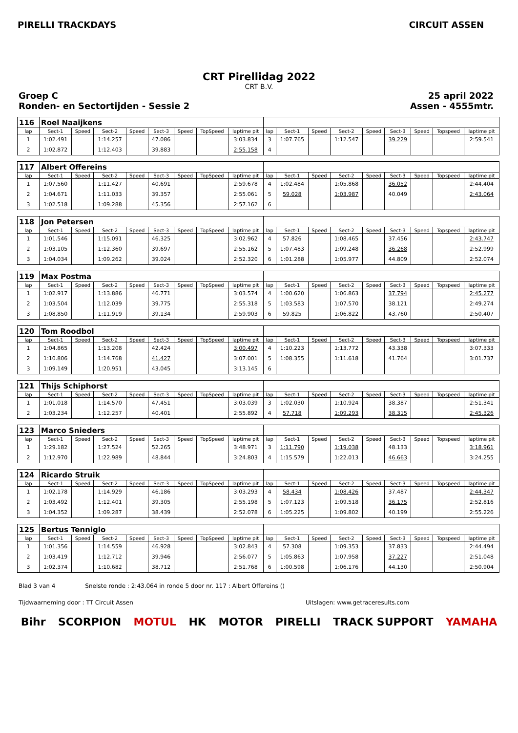PIRELLI TRACKDAYS CIRCUIT ASSEN
CRT Pirellidag 2022
CRT B.V.
Groep C
Ronden- en Sectortijden - Sessie 2
25 april 2022
Assen - 4555mtr.
| 116 | Roel Naaijkens | | | | | | | | | | | | | | | | |
| lap | Sect-1 | Speed | Sect-2 | Speed | Sect-3 | Speed | TopSpeed | laptime pit | lap | Sect-1 | Speed | Sect-2 | Speed | Sect-3 | Speed | Topspeed | laptime pit |
| 1 | 1:02.491 | | 1:14.257 | | 47.086 | | | 3:03.834 | 3 | 1:07.765 | | 1:12.547 | | 39.229 | | | 2:59.541 |
| 2 | 1:02.872 | | 1:12.403 | | 39.883 | | | 2:55.158 | 4 | | | | | | | | |
| 117 | Albert Offereins | | | | | | | | | | | | | | | | |
| lap | Sect-1 | Speed | Sect-2 | Speed | Sect-3 | Speed | TopSpeed | laptime pit | lap | Sect-1 | Speed | Sect-2 | Speed | Sect-3 | Speed | Topspeed | laptime pit |
| 1 | 1:07.560 | | 1:11.427 | | 40.691 | | | 2:59.678 | 4 | 1:02.484 | | 1:05.868 | | 36.052 | | | 2:44.404 |
| 2 | 1:04.671 | | 1:11.033 | | 39.357 | | | 2:55.061 | 5 | 59.028 | | 1:03.987 | | 40.049 | | | 2:43.064 |
| 3 | 1:02.518 | | 1:09.288 | | 45.356 | | | 2:57.162 | 6 | | | | | | | | |
| 118 | Jon Petersen | | | | | | | | | | | | | | | | |
| lap | Sect-1 | Speed | Sect-2 | Speed | Sect-3 | Speed | TopSpeed | laptime pit | lap | Sect-1 | Speed | Sect-2 | Speed | Sect-3 | Speed | Topspeed | laptime pit |
| 1 | 1:01.546 | | 1:15.091 | | 46.325 | | | 3:02.962 | 4 | 57.826 | | 1:08.465 | | 37.456 | | | 2:43.747 |
| 2 | 1:03.105 | | 1:12.360 | | 39.697 | | | 2:55.162 | 5 | 1:07.483 | | 1:09.248 | | 36.268 | | | 2:52.999 |
| 3 | 1:04.034 | | 1:09.262 | | 39.024 | | | 2:52.320 | 6 | 1:01.288 | | 1:05.977 | | 44.809 | | | 2:52.074 |
| 119 | Max Postma | | | | | | | | | | | | | | | | |
| lap | Sect-1 | Speed | Sect-2 | Speed | Sect-3 | Speed | TopSpeed | laptime pit | lap | Sect-1 | Speed | Sect-2 | Speed | Sect-3 | Speed | Topspeed | laptime pit |
| 1 | 1:02.917 | | 1:13.886 | | 46.771 | | | 3:03.574 | 4 | 1:00.620 | | 1:06.863 | | 37.794 | | | 2:45.277 |
| 2 | 1:03.504 | | 1:12.039 | | 39.775 | | | 2:55.318 | 5 | 1:03.583 | | 1:07.570 | | 38.121 | | | 2:49.274 |
| 3 | 1:08.850 | | 1:11.919 | | 39.134 | | | 2:59.903 | 6 | 59.825 | | 1:06.822 | | 43.760 | | | 2:50.407 |
| 120 | Tom Roodbol | | | | | | | | | | | | | | | | |
| lap | Sect-1 | Speed | Sect-2 | Speed | Sect-3 | Speed | TopSpeed | laptime pit | lap | Sect-1 | Speed | Sect-2 | Speed | Sect-3 | Speed | Topspeed | laptime pit |
| 1 | 1:04.865 | | 1:13.208 | | 42.424 | | | 3:00.497 | 4 | 1:10.223 | | 1:13.772 | | 43.338 | | | 3:07.333 |
| 2 | 1:10.806 | | 1:14.768 | | 41.427 | | | 3:07.001 | 5 | 1:08.355 | | 1:11.618 | | 41.764 | | | 3:01.737 |
| 3 | 1:09.149 | | 1:20.951 | | 43.045 | | | 3:13.145 | 6 | | | | | | | | |
| 121 | Thijs Schiphorst | | | | | | | | | | | | | | | | |
| lap | Sect-1 | Speed | Sect-2 | Speed | Sect-3 | Speed | TopSpeed | laptime pit | lap | Sect-1 | Speed | Sect-2 | Speed | Sect-3 | Speed | Topspeed | laptime pit |
| 1 | 1:01.018 | | 1:14.570 | | 47.451 | | | 3:03.039 | 3 | 1:02.030 | | 1:10.924 | | 38.387 | | | 2:51.341 |
| 2 | 1:03.234 | | 1:12.257 | | 40.401 | | | 2:55.892 | 4 | 57.718 | | 1:09.293 | | 38.315 | | | 2:45.326 |
| 123 | Marco Snieders | | | | | | | | | | | | | | | | |
| lap | Sect-1 | Speed | Sect-2 | Speed | Sect-3 | Speed | TopSpeed | laptime pit | lap | Sect-1 | Speed | Sect-2 | Speed | Sect-3 | Speed | Topspeed | laptime pit |
| 1 | 1:29.182 | | 1:27.524 | | 52.265 | | | 3:48.971 | 3 | 1:11.790 | | 1:19.038 | | 48.133 | | | 3:18.961 |
| 2 | 1:12.970 | | 1:22.989 | | 48.844 | | | 3:24.803 | 4 | 1:15.579 | | 1:22.013 | | 46.663 | | | 3:24.255 |
| 124 | Ricardo Struik | | | | | | | | | | | | | | | | |
| lap | Sect-1 | Speed | Sect-2 | Speed | Sect-3 | Speed | TopSpeed | laptime pit | lap | Sect-1 | Speed | Sect-2 | Speed | Sect-3 | Speed | Topspeed | laptime pit |
| 1 | 1:02.178 | | 1:14.929 | | 46.186 | | | 3:03.293 | 4 | 58.434 | | 1:08.426 | | 37.487 | | | 2:44.347 |
| 2 | 1:03.492 | | 1:12.401 | | 39.305 | | | 2:55.198 | 5 | 1:07.123 | | 1:09.518 | | 36.175 | | | 2:52.816 |
| 3 | 1:04.352 | | 1:09.287 | | 38.439 | | | 2:52.078 | 6 | 1:05.225 | | 1:09.802 | | 40.199 | | | 2:55.226 |
| 125 | Bertus Tenniglo | | | | | | | | | | | | | | | | |
| lap | Sect-1 | Speed | Sect-2 | Speed | Sect-3 | Speed | TopSpeed | laptime pit | lap | Sect-1 | Speed | Sect-2 | Speed | Sect-3 | Speed | Topspeed | laptime pit |
| 1 | 1:01.356 | | 1:14.559 | | 46.928 | | | 3:02.843 | 4 | 57.308 | | 1:09.353 | | 37.833 | | | 2:44.494 |
| 2 | 1:03.419 | | 1:12.712 | | 39.946 | | | 2:56.077 | 5 | 1:05.863 | | 1:07.958 | | 37.227 | | | 2:51.048 |
| 3 | 1:02.374 | | 1:10.682 | | 38.712 | | | 2:51.768 | 6 | 1:00.598 | | 1:06.176 | | 44.130 | | | 2:50.904 |
Blad 3 van 4 Snelste ronde : 2:43.064 in ronde 5 door nr. 117 : Albert Offereins ()
Tijdwaarneming door : TT Circuit Assen Uitslagen: www.getraceresults.com
Bihr SCORPION MOTUL HK MOTOR PIRELLI TRACK SUPPORT YAMAHA